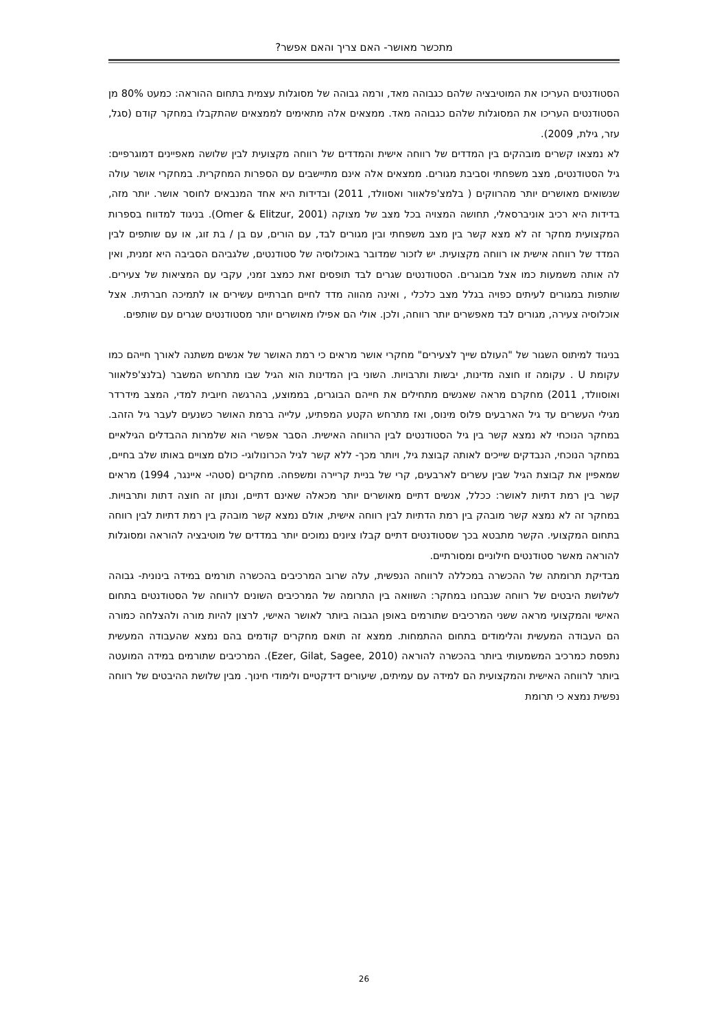מתכשר מאושר- האם צריך והאם אפשר?
הסטודנטים העריכו את המוטיבציה שלהם כגבוהה מאד, ורמה גבוהה של מסוגלות עצמית בתחום ההוראה: כמעט 80% מן הסטודנטים העריכו את המסוגלות שלהם כגבוהה מאד. ממצאים אלה מתאימים לממצאים שהתקבלו במחקר קודם (סגל, עזר, גילת, 2009).
לא נמצאו קשרים מובהקים בין המדדים של רווחה אישית והמדדים של רווחה מקצועית לבין שלושה מאפיינים דמוגרפיים: גיל הסטודנטים, מצב משפחתי וסביבת מגורים. ממצאים אלה אינם מתיישבים עם הספרות המחקרית. במחקרי אושר עולה שנשואים מאושרים יותר מהרווקים ( בלמצ'פלאוור ואסוולד, 2011) ובדידות היא אחד המנבאים לחוסר אושר. יותר מזה, בדידות היא רכיב אוניברסאלי, תחושה המצויה בכל מצב של מצוקה (Omer & Elitzur, 2001). בניגוד למדווח בספרות המקצועית מחקר זה לא מצא קשר בין מצב משפחתי ובין מגורים לבד, עם הורים, עם בן / בת זוג, או עם שותפים לבין המדד של רווחה אישית או רווחה מקצועית. יש לזכור שמדובר באוכלוסיה של סטודנטים, שלגביהם הסביבה היא זמנית, ואין לה אותה משמעות כמו אצל מבוגרים. הסטודנטים שגרים לבד תופסים זאת כמצב זמני, עקבי עם המציאות של צעירים. שותפות במגורים לעיתים כפויה בגלל מצב כלכלי , ואינה מהווה מדד לחיים חברתיים עשירים או לתמיכה חברתית. אצל אוכלוסיה צעירה, מגורים לבד מאפשרים יותר רווחה, ולכן. אולי הם אפילו מאושרים יותר מסטודנטים שגרים עם שותפים.
בניגוד למיתוס השגור של "העולם שייך לצעירים" מחקרי אושר מראים כי רמת האושר של אנשים משתנה לאורך חייהם כמו עקומת U . עקומה זו חוצה מדינות, יבשות ותרבויות. השוני בין המדינות הוא הגיל שבו מתרחש המשבר (בלנצ'פלאוור ואוסוולד, 2011) מחקרם מראה שאנשים מתחילים את חייהם הבוגרים, בממוצע, בהרגשה חיובית למדי, המצב מידרדר מגילי העשרים עד גיל הארבעים פלוס מינוס, ואז מתרחש הקטע המפתיע, עלייה ברמת האושר כשנעים לעבר גיל הזהב. במחקר הנוכחי לא נמצא קשר בין גיל הסטודנטים לבין הרווחה האישית. הסבר אפשרי הוא שלמרות ההבדלים הגילאיים במחקר הנוכחי, הנבדקים שייכים לאותה קבוצת גיל, ויותר מכך- ללא קשר לגיל הכרונולוגי- כולם מצויים באותו שלב בחיים, שמאפיין את קבוצת הגיל שבין עשרים לארבעים, קרי של בניית קריירה ומשפחה. מחקרים (סטהי- איינגר, 1994) מראים קשר בין רמת דתיות לאושר: ככלל, אנשים דתיים מאושרים יותר מכאלה שאינם דתיים, ונתון זה חוצה דתות ותרבויות. במחקר זה לא נמצא קשר מובהק בין רמת הדתיות לבין רווחה אישית, אולם נמצא קשר מובהק בין רמת דתיות לבין רווחה בתחום המקצועי. הקשר מתבטא בכך שסטודנטים דתיים קבלו ציונים נמוכים יותר במדדים של מוטיבציה להוראה ומסוגלות להוראה מאשר סטודנטים חילוניים ומסורתיים.
מבדיקת תרומתה של ההכשרה במכללה לרווחה הנפשית, עלה שרוב המרכיבים בהכשרה תורמים במידה בינונית- גבוהה לשלושת היבטים של רווחה שנבחנו במחקר: השוואה בין התרומה של המרכיבים השונים לרווחה של הסטודנטים בתחום האישי והמקצועי מראה ששני המרכיבים שתורמים באופן הגבוה ביותר לאושר האישי, לרצון להיות מורה ולהצלחה כמורה הם העבודה המעשית והלימודים בתחום ההתמחות. ממצא זה תואם מחקרים קודמים בהם נמצא שהעבודה המעשית נתפסת כמרכיב המשמעותי ביותר בהכשרה להוראה (Ezer, Gilat, Sagee, 2010). המרכיבים שתורמים במידה המועטה ביותר לרווחה האישית והמקצועית הם למידה עם עמיתים, שיעורים דידקטיים ולימודי חינוך. מבין שלושת ההיבטים של רווחה נפשית נמצא כי תרומת
26